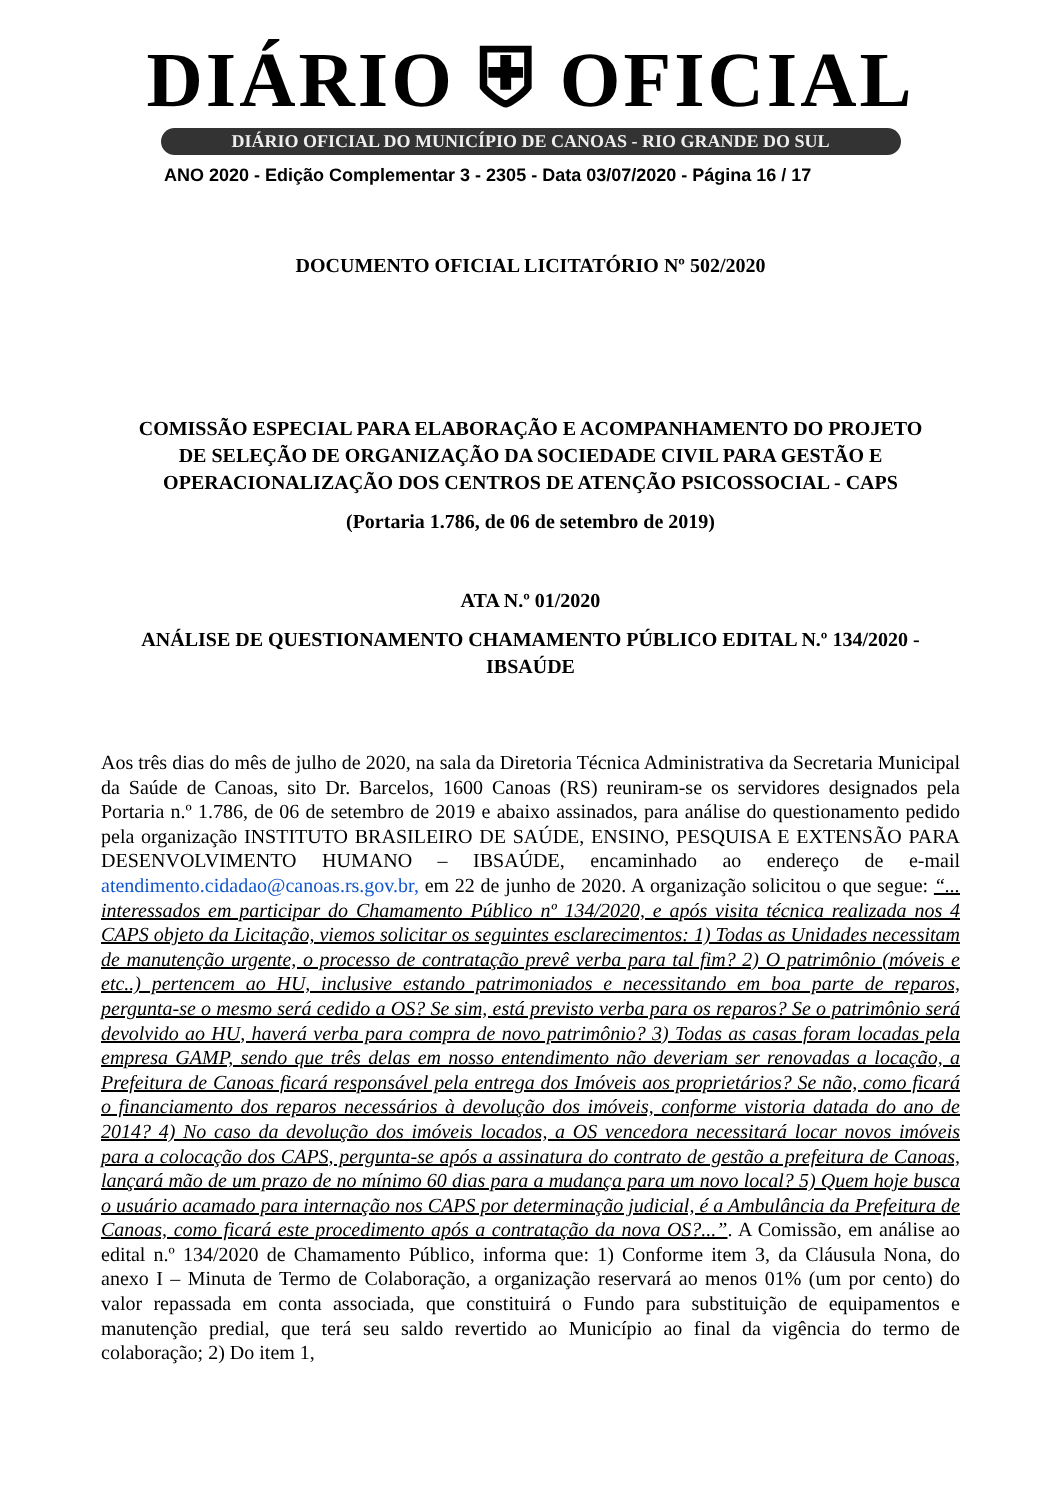DIÁRIO ⛨ OFICIAL
DIÁRIO OFICIAL DO MUNICÍPIO DE CANOAS - RIO GRANDE DO SUL
ANO 2020 - Edição Complementar 3 - 2305 - Data 03/07/2020 - Página 16 / 17
DOCUMENTO OFICIAL LICITATÓRIO Nº 502/2020
COMISSÃO ESPECIAL PARA ELABORAÇÃO E ACOMPANHAMENTO DO PROJETO
DE SELEÇÃO DE ORGANIZAÇÃO DA SOCIEDADE CIVIL PARA GESTÃO E
OPERACIONALIZAÇÃO DOS CENTROS DE ATENÇÃO PSICOSSOCIAL - CAPS
(Portaria 1.786, de 06 de setembro de 2019)
ATA N.º 01/2020
ANÁLISE DE QUESTIONAMENTO CHAMAMENTO PÚBLICO EDITAL N.º 134/2020 -
IBSAÚDE
Aos três dias do mês de julho de 2020, na sala da Diretoria Técnica Administrativa da Secretaria Municipal da Saúde de Canoas, sito Dr. Barcelos, 1600 Canoas (RS) reuniram-se os servidores designados pela Portaria n.º 1.786, de 06 de setembro de 2019 e abaixo assinados, para análise do questionamento pedido pela organização INSTITUTO BRASILEIRO DE SAÚDE, ENSINO, PESQUISA E EXTENSÃO PARA DESENVOLVIMENTO HUMANO – IBSAÚDE, encaminhado ao endereço de e-mail atendimento.cidadao@canoas.rs.gov.br, em 22 de junho de 2020. A organização solicitou o que segue: “... interessados em participar do Chamamento Público nº 134/2020, e após visita técnica realizada nos 4 CAPS objeto da Licitação, viemos solicitar os seguintes esclarecimentos: 1) Todas as Unidades necessitam de manutenção urgente, o processo de contratação prevê verba para tal fim? 2) O patrimônio (móveis e etc..) pertencem ao HU, inclusive estando patrimoniados e necessitando em boa parte de reparos, pergunta-se o mesmo será cedido a OS? Se sim, está previsto verba para os reparos? Se o patrimônio será devolvido ao HU, haverá verba para compra de novo patrimônio? 3) Todas as casas foram locadas pela empresa GAMP, sendo que três delas em nosso entendimento não deveriam ser renovadas a locação, a Prefeitura de Canoas ficará responsável pela entrega dos Imóveis aos proprietários? Se não, como ficará o financiamento dos reparos necessários à devolução dos imóveis, conforme vistoria datada do ano de 2014? 4) No caso da devolução dos imóveis locados, a OS vencedora necessitará locar novos imóveis para a colocação dos CAPS, pergunta-se após a assinatura do contrato de gestão a prefeitura de Canoas, lançará mão de um prazo de no mínimo 60 dias para a mudança para um novo local? 5) Quem hoje busca o usuário acamado para internação nos CAPS por determinação judicial, é a Ambulância da Prefeitura de Canoas, como ficará este procedimento após a contratação da nova OS?...”. A Comissão, em análise ao edital n.º 134/2020 de Chamamento Público, informa que: 1) Conforme item 3, da Cláusula Nona, do anexo I – Minuta de Termo de Colaboração, a organização reservará ao menos 01% (um por cento) do valor repassada em conta associada, que constituirá o Fundo para substituição de equipamentos e manutenção predial, que terá seu saldo revertido ao Município ao final da vigência do termo de colaboração; 2) Do item 1,